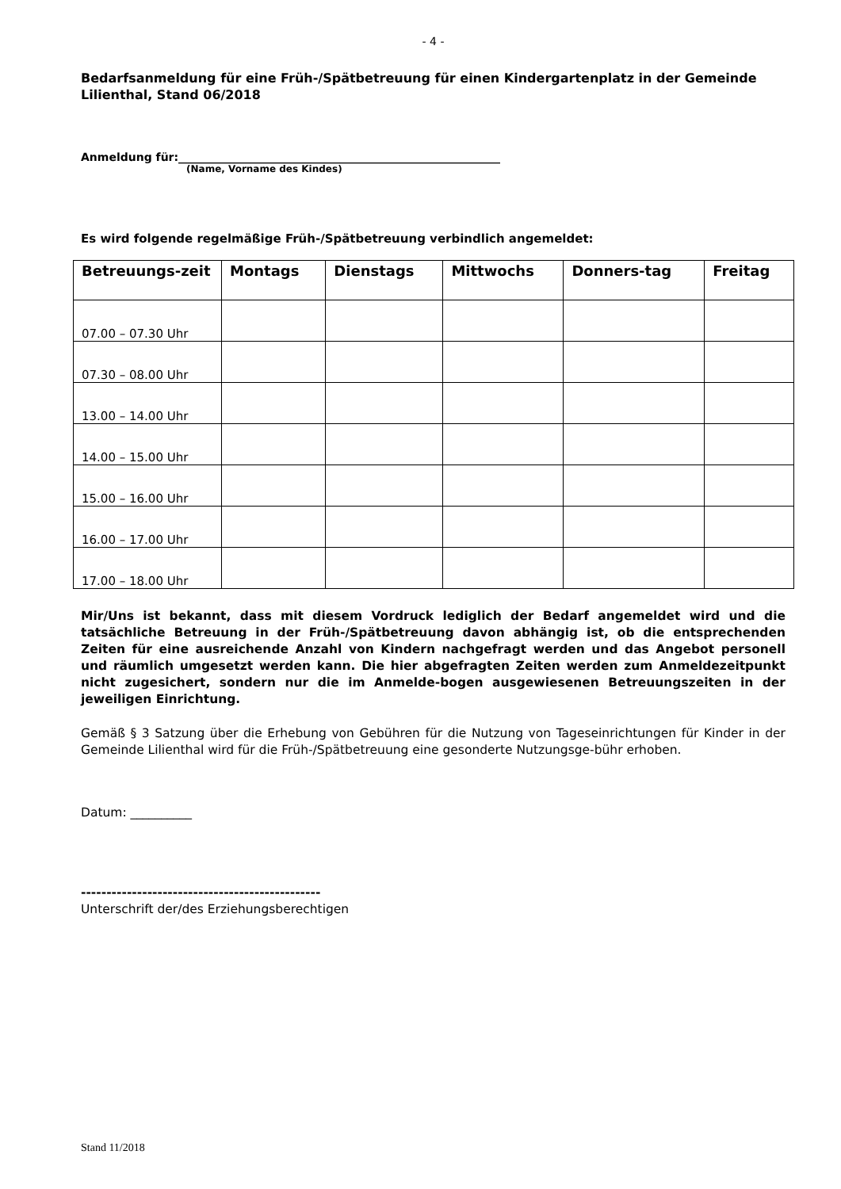- 4 -
Bedarfsanmeldung für eine Früh-/Spätbetreuung für einen Kindergartenplatz in der Gemeinde Lilienthal, Stand 06/2018
Anmeldung für:__________________________________________________________
(Name, Vorname des Kindes)
Es wird folgende regelmäßige Früh-/Spätbetreuung verbindlich angemeldet:
| Betreuungs-zeit | Montags | Dienstags | Mittwochs | Donners-tag | Freitag |
| --- | --- | --- | --- | --- | --- |
| 07.00 – 07.30 Uhr | | | | | |
| 07.30 – 08.00 Uhr | | | | | |
| 13.00 – 14.00 Uhr | | | | | |
| 14.00 – 15.00 Uhr | | | | | |
| 15.00 – 16.00 Uhr | | | | | |
| 16.00 – 17.00 Uhr | | | | | |
| 17.00 – 18.00 Uhr | | | | | |
Mir/Uns ist bekannt, dass mit diesem Vordruck lediglich der Bedarf angemeldet wird und die tatsächliche Betreuung in der Früh-/Spätbetreuung davon abhängig ist, ob die entsprechenden Zeiten für eine ausreichende Anzahl von Kindern nachgefragt werden und das Angebot personell und räumlich umgesetzt werden kann. Die hier abgefragten Zeiten werden zum Anmeldezeitpunkt nicht zugesichert, sondern nur die im Anmelde-bogen ausgewiesenen Betreuungszeiten in der jeweiligen Einrichtung.
Gemäß § 3 Satzung über die Erhebung von Gebühren für die Nutzung von Tageseinrichtungen für Kinder in der Gemeinde Lilienthal wird für die Früh-/Spätbetreuung eine gesonderte Nutzungsge-bühr erhoben.
Datum: __________
-----------------------------------------------
Unterschrift der/des Erziehungsberechtigen
Stand 11/2018